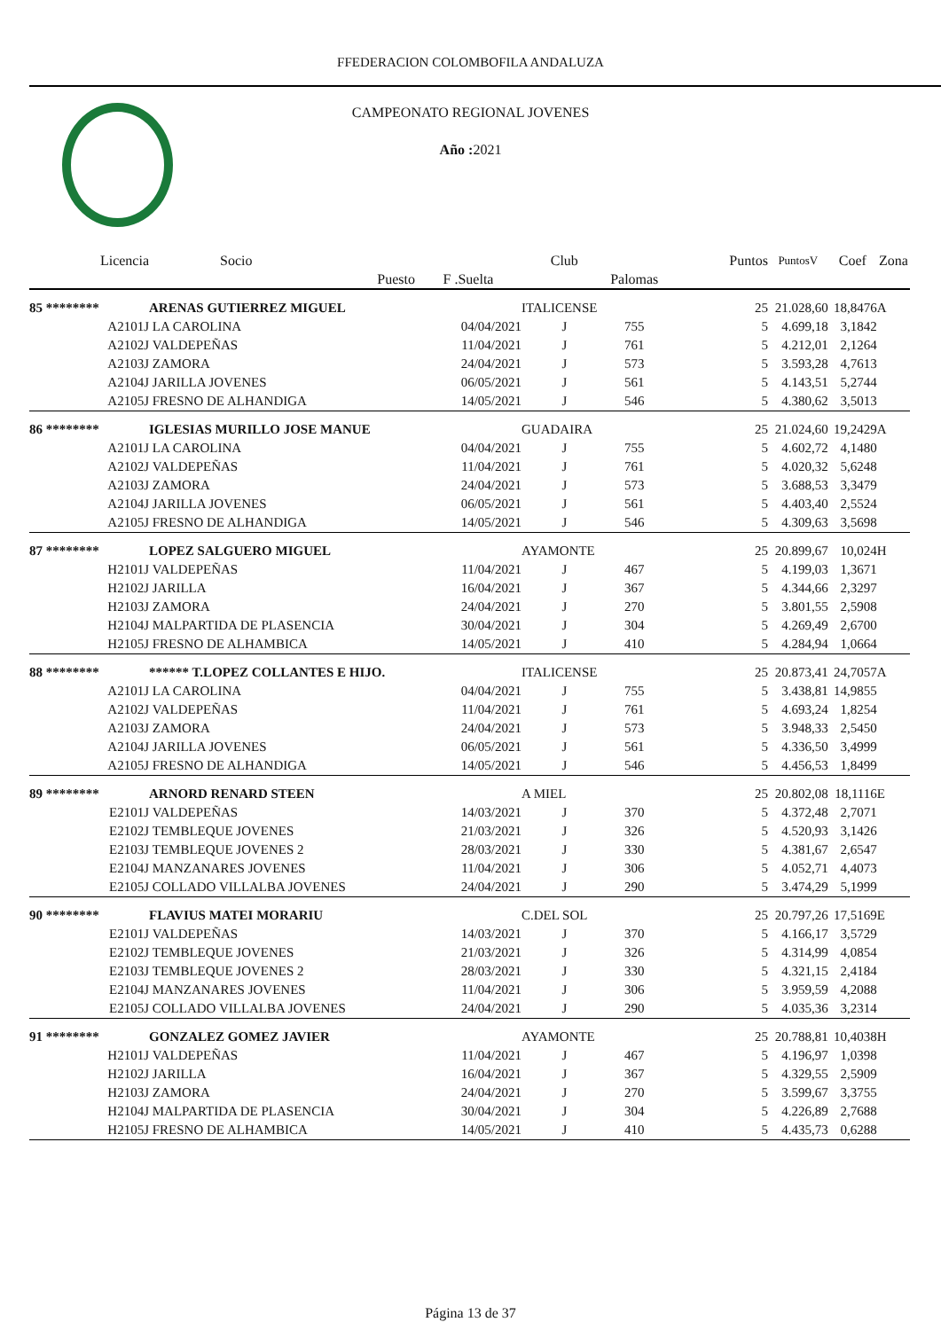FFEDERACION COLOMBOFILA ANDALUZA
CAMPEONATO REGIONAL JOVENES
Año : 2021
| Licencia | Socio | | Club | | Puntos | PuntosV | Coef | Zona |
| --- | --- | --- | --- | --- | --- | --- | --- | --- |
| | Puesto | F .Suelta | | Palomas | | | | |
| 85 ******** | ARENAS GUTIERREZ MIGUEL | | ITALICENSE | | 25 | 21.028,60 | 18,8476 | A |
| A2101J | LA CAROLINA | 04/04/2021 | J | 755 | 5 | 4.699,18 | 3,1842 | |
| A2102J | VALDEPEÑAS | 11/04/2021 | J | 761 | 5 | 4.212,01 | 2,1264 | |
| A2103J | ZAMORA | 24/04/2021 | J | 573 | 5 | 3.593,28 | 4,7613 | |
| A2104J | JARILLA JOVENES | 06/05/2021 | J | 561 | 5 | 4.143,51 | 5,2744 | |
| A2105J | FRESNO DE ALHANDIGA | 14/05/2021 | J | 546 | 5 | 4.380,62 | 3,5013 | |
| 86 ******** | IGLESIAS MURILLO JOSE MANUE | | GUADAIRA | | 25 | 21.024,60 | 19,2429 | A |
| A2101J | LA CAROLINA | 04/04/2021 | J | 755 | 5 | 4.602,72 | 4,1480 | |
| A2102J | VALDEPEÑAS | 11/04/2021 | J | 761 | 5 | 4.020,32 | 5,6248 | |
| A2103J | ZAMORA | 24/04/2021 | J | 573 | 5 | 3.688,53 | 3,3479 | |
| A2104J | JARILLA JOVENES | 06/05/2021 | J | 561 | 5 | 4.403,40 | 2,5524 | |
| A2105J | FRESNO DE ALHANDIGA | 14/05/2021 | J | 546 | 5 | 4.309,63 | 3,5698 | |
| 87 ******** | LOPEZ SALGUERO MIGUEL | | AYAMONTE | | 25 | 20.899,67 | 10,024 | H |
| H2101J | VALDEPEÑAS | 11/04/2021 | J | 467 | 5 | 4.199,03 | 1,3671 | |
| H2102J | JARILLA | 16/04/2021 | J | 367 | 5 | 4.344,66 | 2,3297 | |
| H2103J | ZAMORA | 24/04/2021 | J | 270 | 5 | 3.801,55 | 2,5908 | |
| H2104J | MALPARTIDA DE PLASENCIA | 30/04/2021 | J | 304 | 5 | 4.269,49 | 2,6700 | |
| H2105J | FRESNO DE ALHAMBICA | 14/05/2021 | J | 410 | 5 | 4.284,94 | 1,0664 | |
| 88 ******** | ****** T.LOPEZ COLLANTES E HIJO. | | ITALICENSE | | 25 | 20.873,41 | 24,7057 | A |
| A2101J | LA CAROLINA | 04/04/2021 | J | 755 | 5 | 3.438,81 | 14,9855 | |
| A2102J | VALDEPEÑAS | 11/04/2021 | J | 761 | 5 | 4.693,24 | 1,8254 | |
| A2103J | ZAMORA | 24/04/2021 | J | 573 | 5 | 3.948,33 | 2,5450 | |
| A2104J | JARILLA JOVENES | 06/05/2021 | J | 561 | 5 | 4.336,50 | 3,4999 | |
| A2105J | FRESNO DE ALHANDIGA | 14/05/2021 | J | 546 | 5 | 4.456,53 | 1,8499 | |
| 89 ******** | ARNORD RENARD STEEN | | A MIEL | | 25 | 20.802,08 | 18,1116 | E |
| E2101J | VALDEPEÑAS | 14/03/2021 | J | 370 | 5 | 4.372,48 | 2,7071 | |
| E2102J | TEMBLEQUE JOVENES | 21/03/2021 | J | 326 | 5 | 4.520,93 | 3,1426 | |
| E2103J | TEMBLEQUE JOVENES 2 | 28/03/2021 | J | 330 | 5 | 4.381,67 | 2,6547 | |
| E2104J | MANZANARES JOVENES | 11/04/2021 | J | 306 | 5 | 4.052,71 | 4,4073 | |
| E2105J | COLLADO VILLALBA JOVENES | 24/04/2021 | J | 290 | 5 | 3.474,29 | 5,1999 | |
| 90 ******** | FLAVIUS MATEI MORARIU | | C.DEL SOL | | 25 | 20.797,26 | 17,5169 | E |
| E2101J | VALDEPEÑAS | 14/03/2021 | J | 370 | 5 | 4.166,17 | 3,5729 | |
| E2102J | TEMBLEQUE JOVENES | 21/03/2021 | J | 326 | 5 | 4.314,99 | 4,0854 | |
| E2103J | TEMBLEQUE JOVENES 2 | 28/03/2021 | J | 330 | 5 | 4.321,15 | 2,4184 | |
| E2104J | MANZANARES JOVENES | 11/04/2021 | J | 306 | 5 | 3.959,59 | 4,2088 | |
| E2105J | COLLADO VILLALBA JOVENES | 24/04/2021 | J | 290 | 5 | 4.035,36 | 3,2314 | |
| 91 ******** | GONZALEZ GOMEZ JAVIER | | AYAMONTE | | 25 | 20.788,81 | 10,4038 | H |
| H2101J | VALDEPEÑAS | 11/04/2021 | J | 467 | 5 | 4.196,97 | 1,0398 | |
| H2102J | JARILLA | 16/04/2021 | J | 367 | 5 | 4.329,55 | 2,5909 | |
| H2103J | ZAMORA | 24/04/2021 | J | 270 | 5 | 3.599,67 | 3,3755 | |
| H2104J | MALPARTIDA DE PLASENCIA | 30/04/2021 | J | 304 | 5 | 4.226,89 | 2,7688 | |
| H2105J | FRESNO DE ALHAMBICA | 14/05/2021 | J | 410 | 5 | 4.435,73 | 0,6288 | |
Página 13 de 37